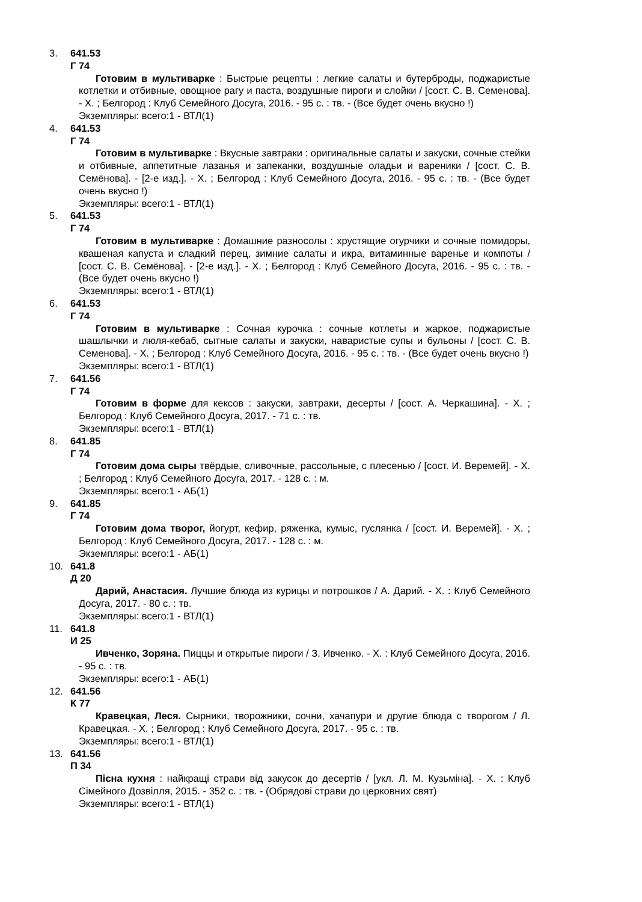3. 641.53
Г 74
Готовим в мультиварке : Быстрые рецепты : легкие салаты и бутерброды, поджаристые котлетки и отбивные, овощное рагу и паста, воздушные пироги и слойки / [сост. С. В. Семенова]. - Х. ; Белгород : Клуб Семейного Досуга, 2016. - 95 с. : тв. - (Все будет очень вкусно !)
Экземпляры: всего:1 - ВТЛ(1)
4. 641.53
Г 74
Готовим в мультиварке : Вкусные завтраки : оригинальные салаты и закуски, сочные стейки и отбивные, аппетитные лазанья и запеканки, воздушные оладьи и вареники / [сост. С. В. Семёнова]. - [2-е изд.]. - Х. ; Белгород : Клуб Семейного Досуга, 2016. - 95 с. : тв. - (Все будет очень вкусно !)
Экземпляры: всего:1 - ВТЛ(1)
5. 641.53
Г 74
Готовим в мультиварке : Домашние разносолы : хрустящие огурчики и сочные помидоры, квашеная капуста и сладкий перец, зимние салаты и икра, витаминные варенье и компоты / [сост. С. В. Семёнова]. - [2-е изд.]. - Х. ; Белгород : Клуб Семейного Досуга, 2016. - 95 с. : тв. - (Все будет очень вкусно !)
Экземпляры: всего:1 - ВТЛ(1)
6. 641.53
Г 74
Готовим в мультиварке : Сочная курочка : сочные котлеты и жаркое, поджаристые шашлычки и люля-кебаб, сытные салаты и закуски, наваристые супы и бульоны / [сост. С. В. Семенова]. - Х. ; Белгород : Клуб Семейного Досуга, 2016. - 95 с. : тв. - (Все будет очень вкусно !)
Экземпляры: всего:1 - ВТЛ(1)
7. 641.56
Г 74
Готовим в форме для кексов : закуски, завтраки, десерты / [сост. А. Черкашина]. - Х. ; Белгород : Клуб Семейного Досуга, 2017. - 71 с. : тв.
Экземпляры: всего:1 - ВТЛ(1)
8. 641.85
Г 74
Готовим дома сыры твёрдые, сливочные, рассольные, с плесенью / [сост. И. Веремей]. - Х. ; Белгород : Клуб Семейного Досуга, 2017. - 128 с. : м.
Экземпляры: всего:1 - АБ(1)
9. 641.85
Г 74
Готовим дома творог, йогурт, кефир, ряженка, кумыс, гуслянка / [сост. И. Веремей]. - Х. ; Белгород : Клуб Семейного Досуга, 2017. - 128 с. : м.
Экземпляры: всего:1 - АБ(1)
10. 641.8
Д 20
Дарий, Анастасия. Лучшие блюда из курицы и потрошков / А. Дарий. - Х. : Клуб Семейного Досуга, 2017. - 80 с. : тв.
Экземпляры: всего:1 - ВТЛ(1)
11. 641.8
И 25
Ивченко, Зоряна. Пиццы и открытые пироги / З. Ивченко. - Х. : Клуб Семейного Досуга, 2016. - 95 с. : тв.
Экземпляры: всего:1 - АБ(1)
12. 641.56
К 77
Кравецкая, Леся. Сырники, творожники, сочни, хачапури и другие блюда с творогом / Л. Кравецкая. - Х. ; Белгород : Клуб Семейного Досуга, 2017. - 95 с. : тв.
Экземпляры: всего:1 - ВТЛ(1)
13. 641.56
П 34
Пісна кухня : найкращі страви від закусок до десертів / [укл. Л. М. Кузьміна]. - Х. : Клуб Сімейного Дозвілля, 2015. - 352 с. : тв. - (Обрядові страви до церковних свят)
Экземпляры: всего:1 - ВТЛ(1)